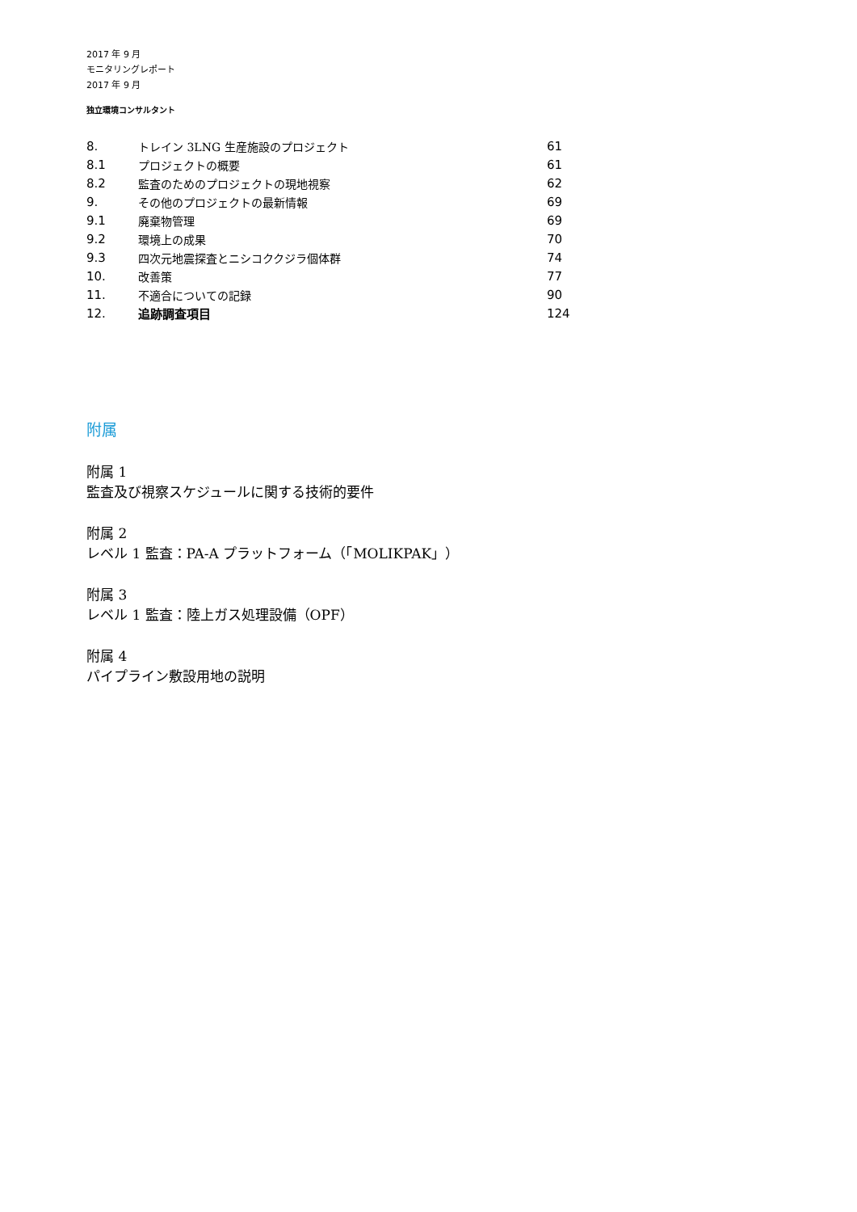2017 年 9 月
モニタリングレポート
2017 年 9 月
独立環境コンサルタント
| 8. | トレイン 3LNG 生産施設のプロジェクト | 61 |
| 8.1 | プロジェクトの概要 | 61 |
| 8.2 | 監査のためのプロジェクトの現地視察 | 62 |
| 9. | その他のプロジェクトの最新情報 | 69 |
| 9.1 | 廃棄物管理 | 69 |
| 9.2 | 環境上の成果 | 70 |
| 9.3 | 四次元地震探査とニシコククジラ個体群 | 74 |
| 10. | 改善策 | 77 |
| 11. | 不適合についての記録 | 90 |
| 12. | 追跡調査項目 | 124 |
附属
附属 1
監査及び視察スケジュールに関する技術的要件
附属 2
レベル 1 監査：PA-A プラットフォーム（「MOLIKPAK」）
附属 3
レベル 1 監査：陸上ガス処理設備（OPF）
附属 4
パイプライン敷設用地の説明